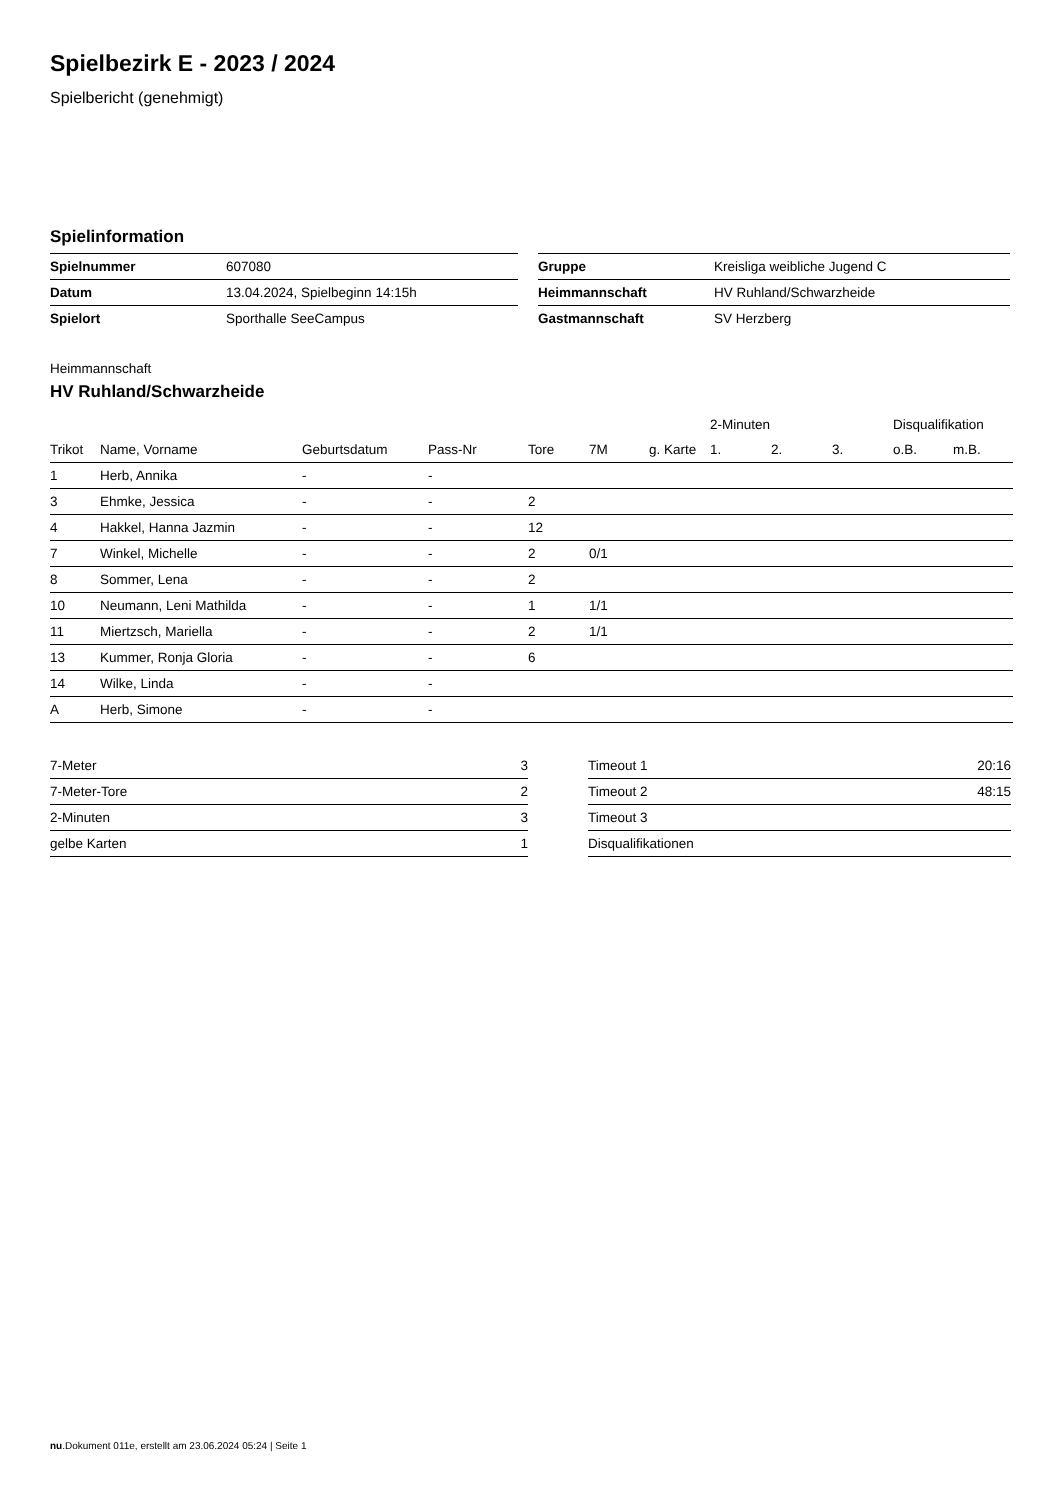Spielbezirk E - 2023 / 2024
Spielbericht (genehmigt)
Spielinformation
| Spielnummer | 607080 |
| Datum | 13.04.2024, Spielbeginn 14:15h |
| Spielort | Sporthalle SeeCampus |
| Gruppe | Kreisliga weibliche Jugend C |
| Heimmannschaft | HV Ruhland/Schwarzheide |
| Gastmannschaft | SV Herzberg |
Heimmannschaft
HV Ruhland/Schwarzheide
| | | | | | | | 2-Minuten | | | Disqualifikation | |
| --- | --- | --- | --- | --- | --- | --- | --- | --- | --- | --- | --- |
| Trikot | Name, Vorname | Geburtsdatum | Pass-Nr | Tore | 7M | g. Karte | 1. | 2. | 3. | o.B. | m.B. |
| 1 | Herb, Annika | - | - | | | | | | | | |
| 3 | Ehmke, Jessica | - | - | 2 | | | | | | | |
| 4 | Hakkel, Hanna Jazmin | - | - | 12 | | | | | | | |
| 7 | Winkel, Michelle | - | - | 2 | 0/1 | | | | | | |
| 8 | Sommer, Lena | - | - | 2 | | | | | | | |
| 10 | Neumann, Leni Mathilda | - | - | 1 | 1/1 | | | | | | |
| 11 | Miertzsch, Mariella | - | - | 2 | 1/1 | | | | | | |
| 13 | Kummer, Ronja Gloria | - | - | 6 | | | | | | | |
| 14 | Wilke, Linda | - | - | | | | | | | | |
| A | Herb, Simone | - | - | | | | | | | | |
| 7-Meter | 3 |
| 7-Meter-Tore | 2 |
| 2-Minuten | 3 |
| gelbe Karten | 1 |
| Timeout 1 | 20:16 |
| Timeout 2 | 48:15 |
| Timeout 3 | |
| Disqualifikationen | |
nu.Dokument 011e, erstellt am 23.06.2024 05:24 | Seite 1